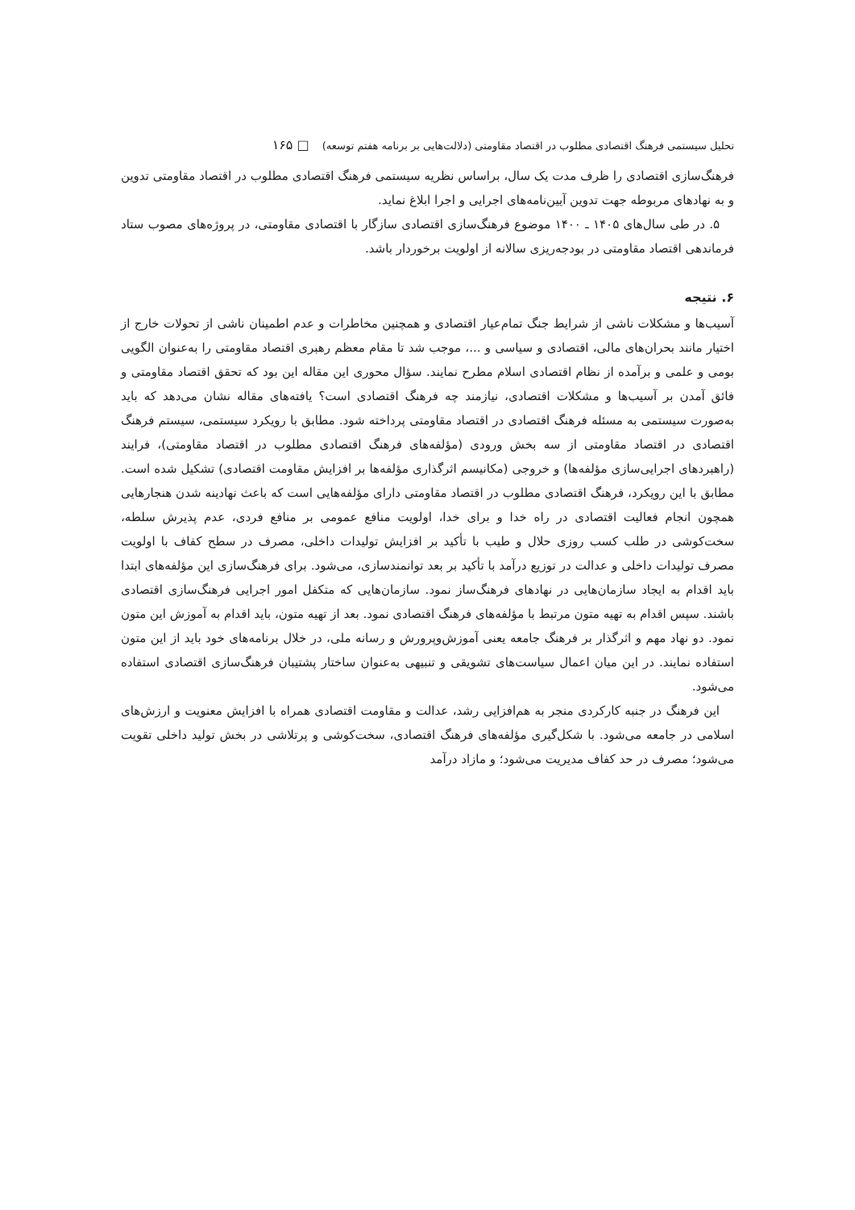تحلیل سیستمی فرهنگ اقتصادی مطلوب در اقتصاد مقاومتی (دلالت‌هایی بر برنامه هفتم توسعه) □ ۱۶۵
فرهنگ‌سازی اقتصادی را ظرف مدت یک سال، براساس نظریه سیستمی فرهنگ اقتصادی مطلوب در اقتصاد مقاومتی تدوین و به نهادهای مربوطه جهت تدوین آیین‌نامه‌های اجرایی و اجرا ابلاغ نماید.
۵. در طی سال‌های ۱۴۰۵ ـ ۱۴۰۰ موضوع فرهنگ‌سازی اقتصادی سازگار با اقتصادی مقاومتی، در پروژه‌های مصوب ستاد فرماندهی اقتصاد مقاومتی در بودجه‌ریزی سالانه از اولویت برخوردار باشد.
۶. نتیجه
آسیب‌ها و مشکلات ناشی از شرایط جنگ تمام‌عیار اقتصادی و همچنین مخاطرات و عدم اطمینان ناشی از تحولات خارج از اختیار مانند بحران‌های مالی، اقتصادی و سیاسی و ...، موجب شد تا مقام معظم رهبری اقتصاد مقاومتی را به‌عنوان الگویی بومی و علمی و برآمده از نظام اقتصادی اسلام مطرح نمایند. سؤال محوری این مقاله این بود که تحقق اقتصاد مقاومتی و فائق آمدن بر آسیب‌ها و مشکلات اقتصادی، نیازمند چه فرهنگ اقتصادی است؟ یافته‌های مقاله نشان می‌دهد که باید به‌صورت سیستمی به مسئله فرهنگ اقتصادی در اقتصاد مقاومتی پرداخته شود. مطابق با رویکرد سیستمی، سیستم فرهنگ اقتصادی در اقتصاد مقاومتی از سه بخش ورودی (مؤلفه‌های فرهنگ اقتصادی مطلوب در اقتصاد مقاومتی)، فرایند (راهبردهای اجرایی‌سازی مؤلفه‌ها) و خروجی (مکانیسم اثرگذاری مؤلفه‌ها بر افزایش مقاومت اقتصادی) تشکیل شده است. مطابق با این رویکرد، فرهنگ اقتصادی مطلوب در اقتصاد مقاومتی دارای مؤلفه‌هایی است که باعث نهادینه شدن هنجارهایی همچون انجام فعالیت اقتصادی در راه خدا و برای خدا، اولویت منافع عمومی بر منافع فردی، عدم پذیرش سلطه، سخت‌کوشی در طلب کسب روزی حلال و طیب با تأکید بر افزایش تولیدات داخلی، مصرف در سطح کفاف با اولویت مصرف تولیدات داخلی و عدالت در توزیع درآمد با تأکید بر بعد توانمندسازی، می‌شود. برای فرهنگ‌سازی این مؤلفه‌های ابتدا باید اقدام به ایجاد سازمان‌هایی در نهادهای فرهنگ‌ساز نمود. سازمان‌هایی که متکفل امور اجرایی فرهنگ‌سازی اقتصادی باشند. سپس اقدام به تهیه متون مرتبط با مؤلفه‌های فرهنگ اقتصادی نمود. بعد از تهیه متون، باید اقدام به آموزش این متون نمود. دو نهاد مهم و اثرگذار بر فرهنگ جامعه یعنی آموزش‌وپرورش و رسانه ملی، در خلال برنامه‌های خود باید از این متون استفاده نمایند. در این میان اعمال سیاست‌های تشویقی و تنبیهی به‌عنوان ساختار پشتیبان فرهنگ‌سازی اقتصادی استفاده می‌شود.
این فرهنگ در جنبه کارکردی منجر به هم‌افزایی رشد، عدالت و مقاومت اقتصادی همراه با افزایش معنویت و ارزش‌های اسلامی در جامعه می‌شود. با شکل‌گیری مؤلفه‌های فرهنگ اقتصادی، سخت‌کوشی و پرتلاشی در بخش تولید داخلی تقویت می‌شود؛ مصرف در حد کفاف مدیریت می‌شود؛ و مازاد درآمد